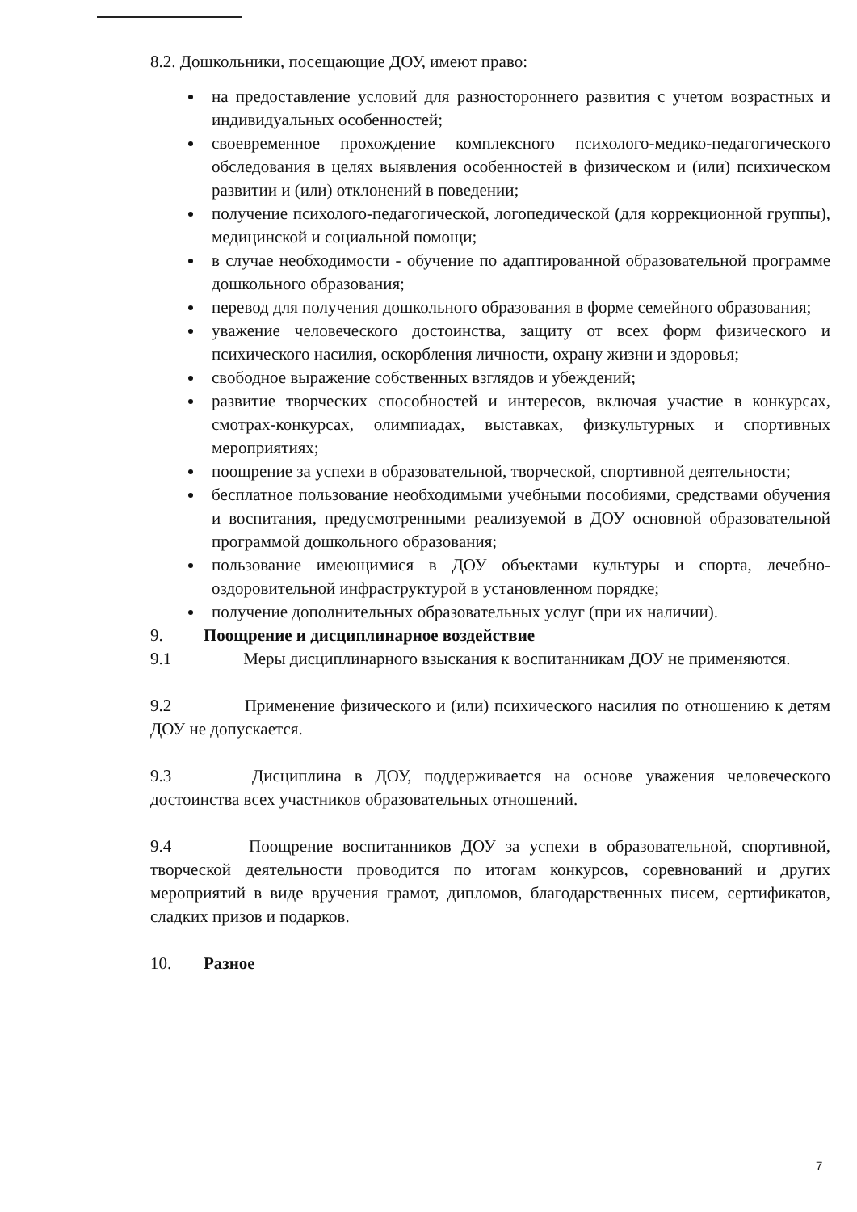8.2. Дошкольники, посещающие ДОУ, имеют право:
на предоставление условий для разностороннего развития с учетом возрастных и индивидуальных особенностей;
своевременное прохождение комплексного психолого-медико-педагогического обследования в целях выявления особенностей в физическом и (или) психическом развитии и (или) отклонений в поведении;
получение психолого-педагогической, логопедической (для коррекционной группы), медицинской и социальной помощи;
в случае необходимости - обучение по адаптированной образовательной программе дошкольного образования;
перевод для получения дошкольного образования в форме семейного образования;
уважение человеческого достоинства, защиту от всех форм физического и психического насилия, оскорбления личности, охрану жизни и здоровья;
свободное выражение собственных взглядов и убеждений;
развитие творческих способностей и интересов, включая участие в конкурсах, смотрах-конкурсах, олимпиадах, выставках, физкультурных и спортивных мероприятиях;
поощрение за успехи в образовательной, творческой, спортивной деятельности;
бесплатное пользование необходимыми учебными пособиями, средствами обучения и воспитания, предусмотренными реализуемой в ДОУ основной образовательной программой дошкольного образования;
пользование имеющимися в ДОУ объектами культуры и спорта, лечебно-оздоровительной инфраструктурой в установленном порядке;
получение дополнительных образовательных услуг (при их наличии).
9. Поощрение и дисциплинарное воздействие
9.1 Меры дисциплинарного взыскания к воспитанникам ДОУ не применяются.
9.2 Применение физического и (или) психического насилия по отношению к детям ДОУ не допускается.
9.3 Дисциплина в ДОУ, поддерживается на основе уважения человеческого достоинства всех участников образовательных отношений.
9.4 Поощрение воспитанников ДОУ за успехи в образовательной, спортивной, творческой деятельности проводится по итогам конкурсов, соревнований и других мероприятий в виде вручения грамот, дипломов, благодарственных писем, сертификатов, сладких призов и подарков.
10. Разное
7